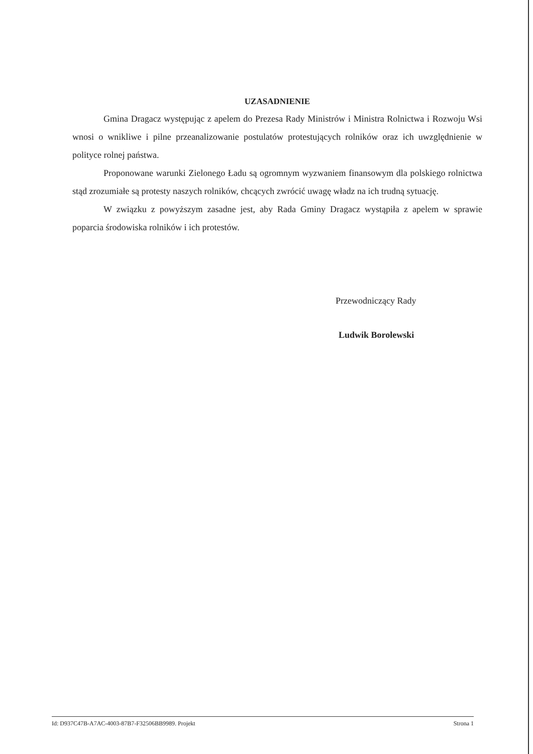UZASADNIENIE
Gmina Dragacz występując z apelem do Prezesa Rady Ministrów i Ministra Rolnictwa i Rozwoju Wsi wnosi o wnikliwe i pilne przeanalizowanie postulatów protestujących rolników oraz ich uwzględnienie w polityce rolnej państwa.
Proponowane warunki Zielonego Ładu są ogromnym wyzwaniem finansowym dla polskiego rolnictwa stąd zrozumiałe są protesty naszych rolników, chcących zwrócić uwagę władz na ich trudną sytuację.
W związku z powyższym zasadne jest, aby Rada Gminy Dragacz wystąpiła z apelem w sprawie poparcia środowiska rolników i ich protestów.
Przewodniczący Rady
Ludwik Borolewski
Id: D937C47B-A7AC-4003-87B7-F32506BB9989. Projekt Strona 1